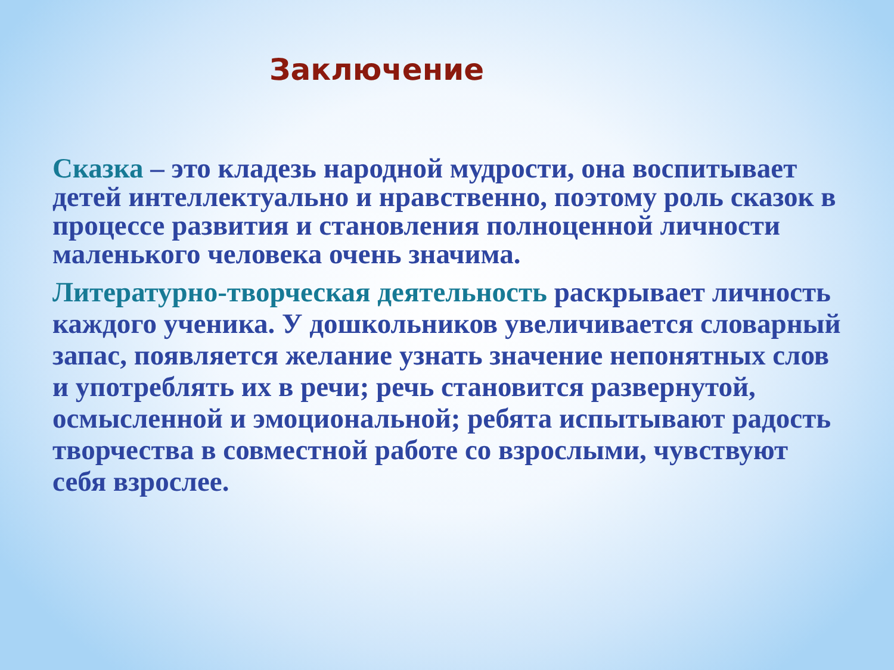Заключение
Сказка – это кладезь народной мудрости, она воспитывает детей интеллектуально и нравственно, поэтому роль сказок в процессе развития и становления полноценной личности маленького человека очень значима.
Литературно-творческая деятельность раскрывает личность каждого ученика. У дошкольников увеличивается словарный запас, появляется желание узнать значение непонятных слов и употреблять их в речи; речь становится развернутой, осмысленной и эмоциональной; ребята испытывают радость творчества в совместной работе со взрослыми, чувствуют себя взрослее.